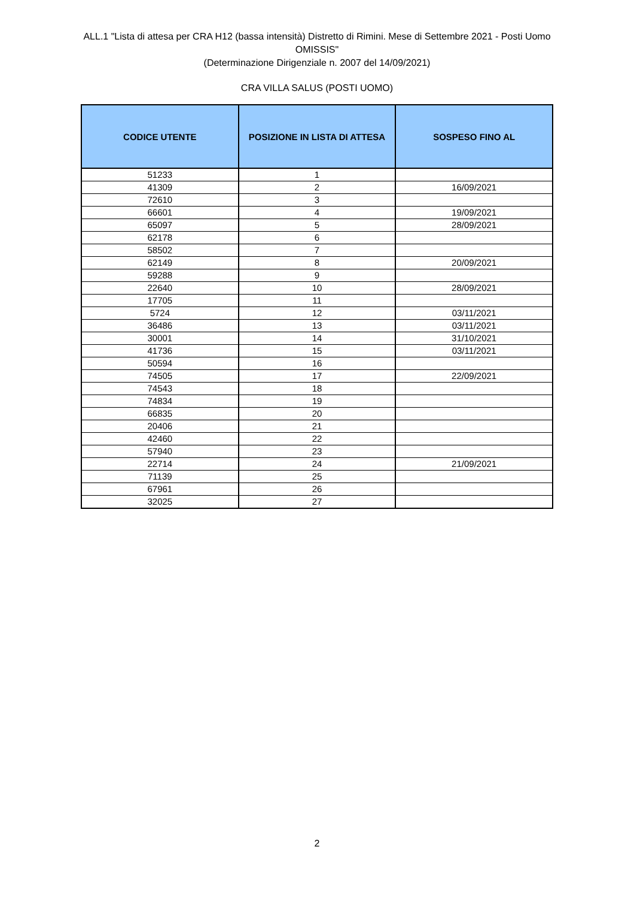ALL.1 "Lista di attesa per CRA H12 (bassa intensità) Distretto di Rimini. Mese di Settembre 2021 - Posti Uomo
OMISSIS"
(Determinazione Dirigenziale n. 2007 del 14/09/2021)
CRA VILLA SALUS (POSTI UOMO)
| CODICE UTENTE | POSIZIONE IN LISTA DI ATTESA | SOSPESO FINO AL |
| --- | --- | --- |
| 51233 | 1 | |
| 41309 | 2 | 16/09/2021 |
| 72610 | 3 | |
| 66601 | 4 | 19/09/2021 |
| 65097 | 5 | 28/09/2021 |
| 62178 | 6 | |
| 58502 | 7 | |
| 62149 | 8 | 20/09/2021 |
| 59288 | 9 | |
| 22640 | 10 | 28/09/2021 |
| 17705 | 11 | |
| 5724 | 12 | 03/11/2021 |
| 36486 | 13 | 03/11/2021 |
| 30001 | 14 | 31/10/2021 |
| 41736 | 15 | 03/11/2021 |
| 50594 | 16 | |
| 74505 | 17 | 22/09/2021 |
| 74543 | 18 | |
| 74834 | 19 | |
| 66835 | 20 | |
| 20406 | 21 | |
| 42460 | 22 | |
| 57940 | 23 | |
| 22714 | 24 | 21/09/2021 |
| 71139 | 25 | |
| 67961 | 26 | |
| 32025 | 27 | |
2